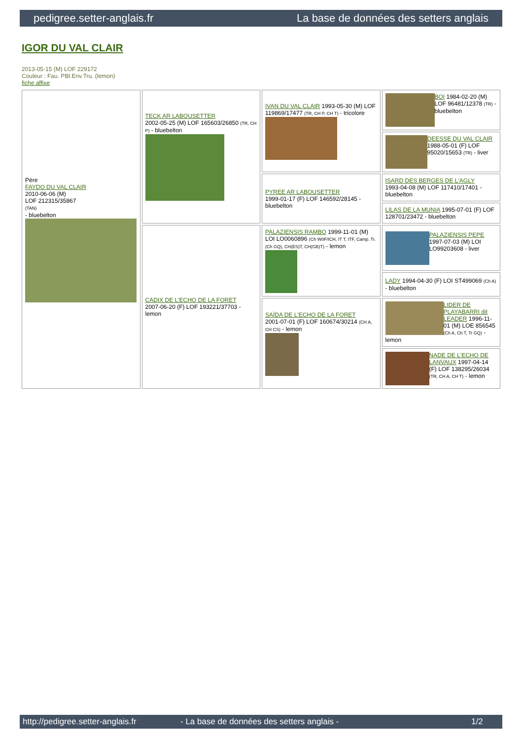pedigree.setter-anglais.fr La base de données des setters anglais
IGOR DU VAL CLAIR
2013-05-15 (M) LOF 229172
Couleur : Fau. PBl.Env.Tru. (lemon)
fiche affixe
| Père FAYDO DU VAL CLAIR 2010-06-06 (M) LOF 212315/35867 (TAN) - bluebelton | TECK AR LABOUSETTER 2002-05-25 (M) LOF 165603/26850 (TR, CH P) - bluebelton | IVAN DU VAL CLAIR 1993-05-30 (M) LOF 119869/17477 (TR, CH P, CH T) - tricolore | BOI 1984-02-20 (M) LOF 96481/12378 (TR) - bluebelton |
| | | | DEESSE DU VAL CLAIR 1988-05-01 (F) LOF 95020/15653 (TR) - liver |
| | | PYREE AR LABOUSETTER 1999-01-17 (F) LOF 146592/28145 - bluebelton | ISARD DES BERGES DE L'AGLY 1993-04-08 (M) LOF 117410/17401 - bluebelton |
| | | | LILAS DE LA MUNIA 1995-07-01 (F) LOF 128701/23472 - bluebelton |
| | CADIX DE L'ECHO DE LA FORET 2007-06-20 (F) LOF 193221/37703 - lemon | PALAZIENSIS RAMBO 1999-11-01 (M) LOI LO0060896 (Ch W0F/ICH, IT T, ITF, Camp. Tr. (Ch GQ), CH(ES)T, CH(GB)T) - lemon | PALAZIENSIS PEPE 1997-07-03 (M) LOI LO99203608 - liver |
| | | | LADY 1994-04-30 (F) LOI ST499069 (Ch A) - bluebelton |
| | | SAÏDA DE L'ECHO DE LA FORET 2001-07-01 (F) LOF 160674/30214 (CH A, CH CS) - lemon | LIDER DE PLAYABARRI dit LEADER 1996-11-01 (M) LOE 856545 (Ch A, Ch T, Tr GQ) - lemon |
| | | | NADE DE L'ECHO DE LANVAUX 1997-04-14 (F) LOF 138295/26034 (TR, CH A, CH T) - lemon |
http://pedigree.setter-anglais.fr - La base de données des setters anglais - 1/2